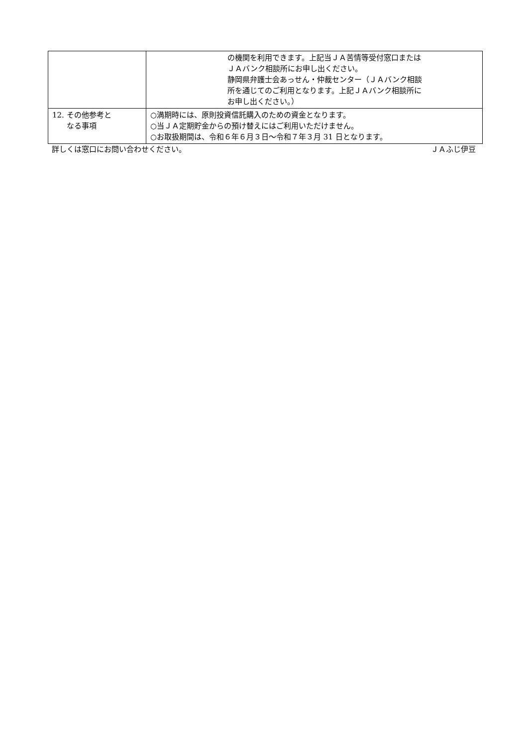| | の機関を利用できます。上記当ＪＡ苦情等受付窓口または ＪＡバンク相談所にお申し出ください。 静岡県弁護士会あっせん・仲裁センター（ＪＡバンク相談 所を通じてのご利用となります。上記ＪＡバンク相談所に お申し出ください。） |
| 12. その他参考と なる事項 | ○満期時には、原則投資信託購入のための資金となります。 ○当ＪＡ定期貯金からの預け替えにはご利用いただけません。 ○お取扱期間は、令和６年６月３日～令和７年３月 31 日となります。 |
詳しくは窓口にお問い合わせください。 ＪＡふじ伊豆